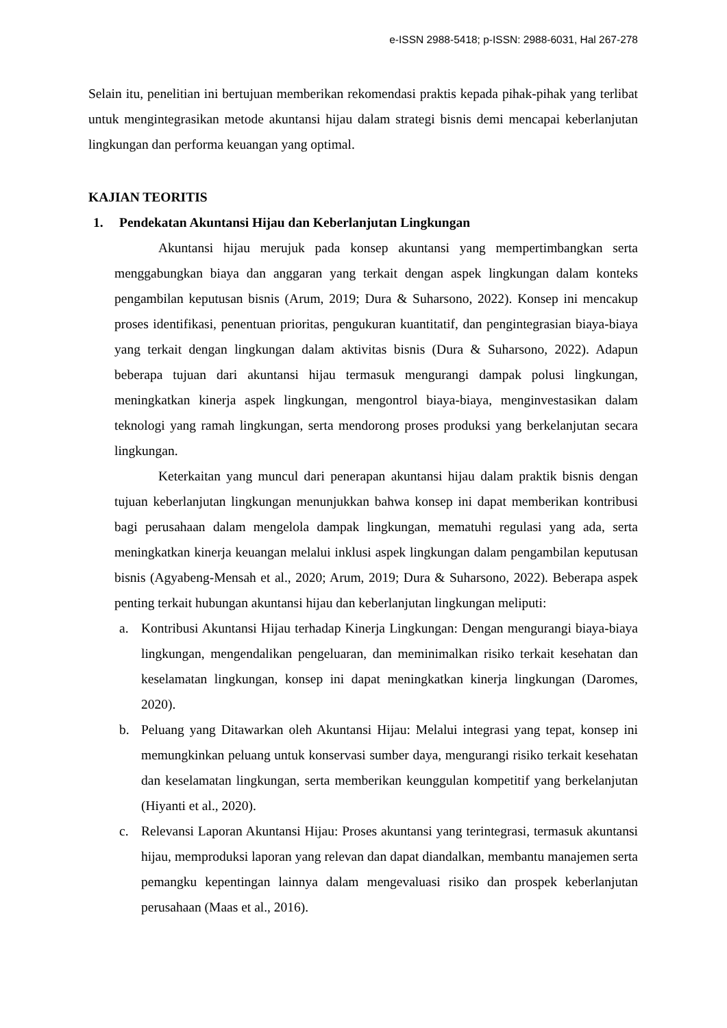e-ISSN 2988-5418; p-ISSN: 2988-6031, Hal 267-278
Selain itu, penelitian ini bertujuan memberikan rekomendasi praktis kepada pihak-pihak yang terlibat untuk mengintegrasikan metode akuntansi hijau dalam strategi bisnis demi mencapai keberlanjutan lingkungan dan performa keuangan yang optimal.
KAJIAN TEORITIS
1. Pendekatan Akuntansi Hijau dan Keberlanjutan Lingkungan
Akuntansi hijau merujuk pada konsep akuntansi yang mempertimbangkan serta menggabungkan biaya dan anggaran yang terkait dengan aspek lingkungan dalam konteks pengambilan keputusan bisnis (Arum, 2019; Dura & Suharsono, 2022). Konsep ini mencakup proses identifikasi, penentuan prioritas, pengukuran kuantitatif, dan pengintegrasian biaya-biaya yang terkait dengan lingkungan dalam aktivitas bisnis (Dura & Suharsono, 2022). Adapun beberapa tujuan dari akuntansi hijau termasuk mengurangi dampak polusi lingkungan, meningkatkan kinerja aspek lingkungan, mengontrol biaya-biaya, menginvestasikan dalam teknologi yang ramah lingkungan, serta mendorong proses produksi yang berkelanjutan secara lingkungan.
Keterkaitan yang muncul dari penerapan akuntansi hijau dalam praktik bisnis dengan tujuan keberlanjutan lingkungan menunjukkan bahwa konsep ini dapat memberikan kontribusi bagi perusahaan dalam mengelola dampak lingkungan, mematuhi regulasi yang ada, serta meningkatkan kinerja keuangan melalui inklusi aspek lingkungan dalam pengambilan keputusan bisnis (Agyabeng-Mensah et al., 2020; Arum, 2019; Dura & Suharsono, 2022). Beberapa aspek penting terkait hubungan akuntansi hijau dan keberlanjutan lingkungan meliputi:
a. Kontribusi Akuntansi Hijau terhadap Kinerja Lingkungan: Dengan mengurangi biaya-biaya lingkungan, mengendalikan pengeluaran, dan meminimalkan risiko terkait kesehatan dan keselamatan lingkungan, konsep ini dapat meningkatkan kinerja lingkungan (Daromes, 2020).
b. Peluang yang Ditawarkan oleh Akuntansi Hijau: Melalui integrasi yang tepat, konsep ini memungkinkan peluang untuk konservasi sumber daya, mengurangi risiko terkait kesehatan dan keselamatan lingkungan, serta memberikan keunggulan kompetitif yang berkelanjutan (Hiyanti et al., 2020).
c. Relevansi Laporan Akuntansi Hijau: Proses akuntansi yang terintegrasi, termasuk akuntansi hijau, memproduksi laporan yang relevan dan dapat diandalkan, membantu manajemen serta pemangku kepentingan lainnya dalam mengevaluasi risiko dan prospek keberlanjutan perusahaan (Maas et al., 2016).